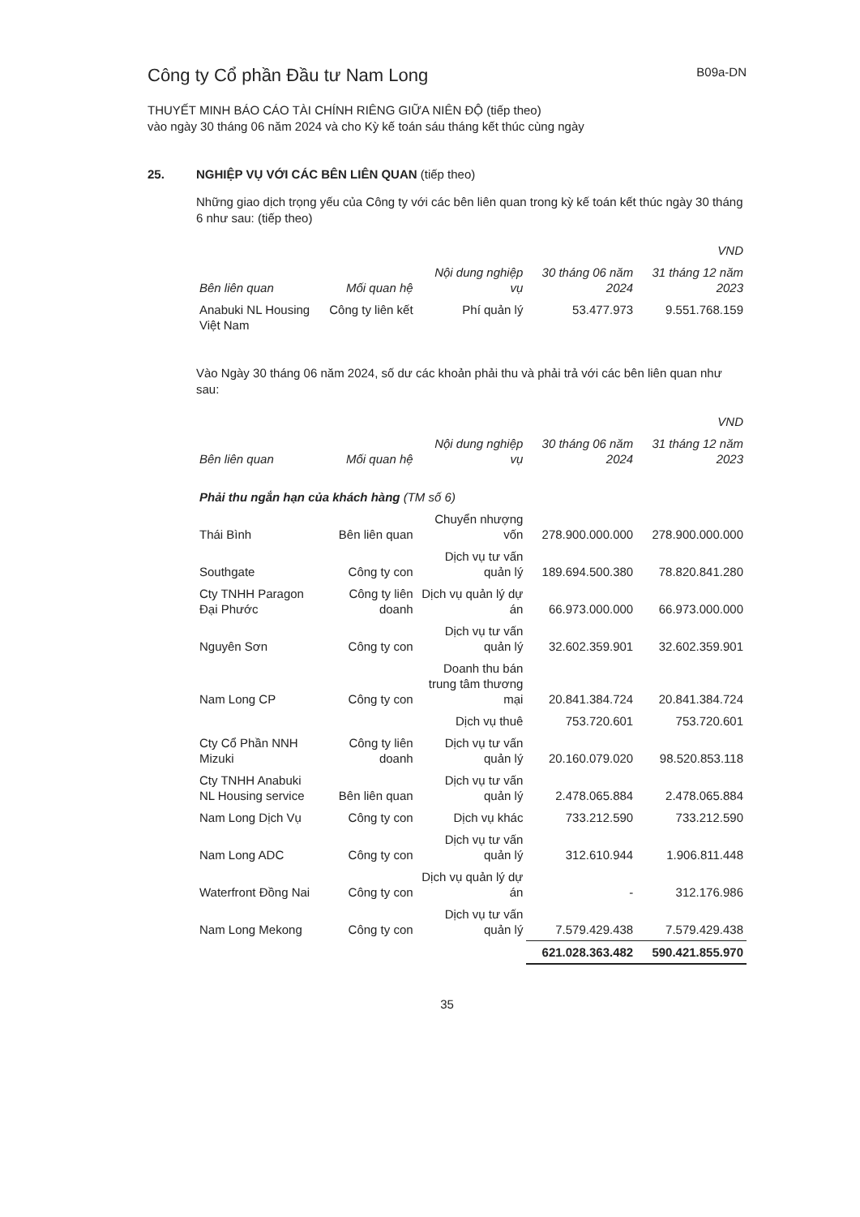Công ty Cổ phần Đầu tư Nam Long
B09a-DN
THUYẾT MINH BÁO CÁO TÀI CHÍNH RIÊNG GIỮA NIÊN ĐỘ (tiếp theo)
vào ngày 30 tháng 06 năm 2024 và cho Kỳ kế toán sáu tháng kết thúc cùng ngày
25. NGHIỆP VỤ VỚI CÁC BÊN LIÊN QUAN (tiếp theo)
Những giao dịch trọng yếu của Công ty với các bên liên quan trong kỳ kế toán kết thúc ngày 30 tháng 6 như sau: (tiếp theo)
| VND | | | | |
| --- | --- | --- | --- | --- |
| Bên liên quan | Mối quan hệ | Nội dung nghiệp vụ | 30 tháng 06 năm 2024 | 31 tháng 12 năm 2023 |
| Anabuki NL Housing Việt Nam | Công ty liên kết | Phí quản lý | 53.477.973 | 9.551.768.159 |
Vào Ngày 30 tháng 06 năm 2024, số dư các khoản phải thu và phải trả với các bên liên quan như sau:
| VND | | | | |
| --- | --- | --- | --- | --- |
| Bên liên quan | Mối quan hệ | Nội dung nghiệp vụ | 30 tháng 06 năm 2024 | 31 tháng 12 năm 2023 |
| Phải thu ngắn hạn của khách hàng (TM số 6) | | | | |
| Thái Bình | Bên liên quan | Chuyển nhượng vốn | 278.900.000.000 | 278.900.000.000 |
| Southgate | Công ty con | Dịch vụ tư vấn quản lý | 189.694.500.380 | 78.820.841.280 |
| Cty TNHH Paragon Đại Phước | Công ty liên doanh | Dịch vụ quản lý dự án | 66.973.000.000 | 66.973.000.000 |
| Nguyên Sơn | Công ty con | Dịch vụ tư vấn quản lý | 32.602.359.901 | 32.602.359.901 |
| Nam Long CP | Công ty con | Doanh thu bán trung tâm thương mại | 20.841.384.724 | 20.841.384.724 |
| | | Dịch vụ thuê | 753.720.601 | 753.720.601 |
| Cty Cổ Phần NNH Mizuki | Công ty liên doanh | Dịch vụ tư vấn quản lý | 20.160.079.020 | 98.520.853.118 |
| Cty TNHH Anabuki NL Housing service | Bên liên quan | Dịch vụ tư vấn quản lý | 2.478.065.884 | 2.478.065.884 |
| Nam Long Dịch Vụ | Công ty con | Dịch vụ khác | 733.212.590 | 733.212.590 |
| Nam Long ADC | Công ty con | Dịch vụ tư vấn quản lý | 312.610.944 | 1.906.811.448 |
| Waterfront Đồng Nai | Công ty con | Dịch vụ quản lý dự án | - | 312.176.986 |
| Nam Long Mekong | Công ty con | Dịch vụ tư vấn quản lý | 7.579.429.438 | 7.579.429.438 |
| | | | 621.028.363.482 | 590.421.855.970 |
35